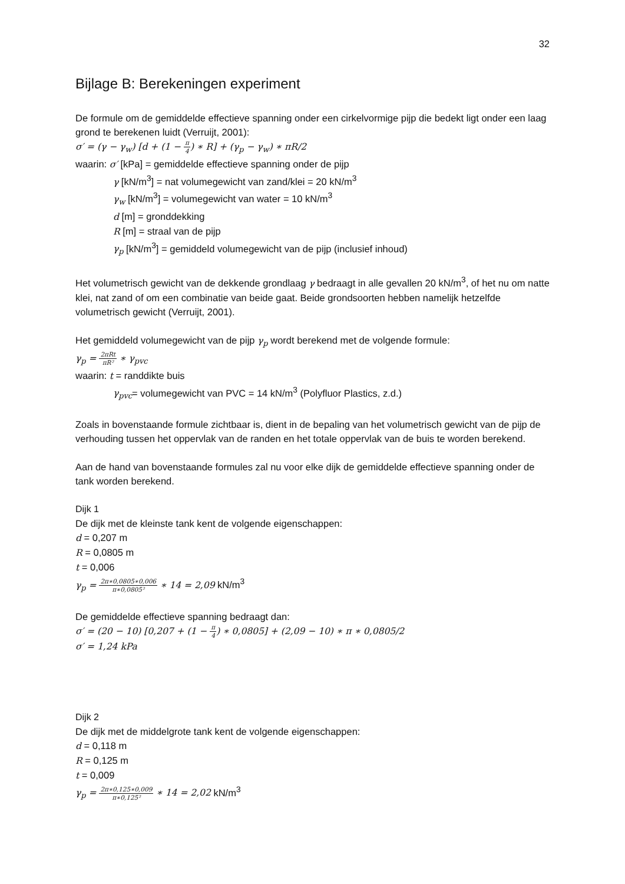32
Bijlage B: Berekeningen experiment
De formule om de gemiddelde effectieve spanning onder een cirkelvormige pijp die bedekt ligt onder een laag grond te berekenen luidt (Verruijt, 2001):
σ′ = (γ − γ<sub>w</sub>) [d + (1 − π 4) ∗ R] + (γ<sub>p</sub> − γ<sub>w</sub>) ∗ πR/2
waarin: σ′ [kPa] = gemiddelde effectieve spanning onder de pijp
γ [kN/m<sup>3</sup>] = nat volumegewicht van zand/klei = 20 kN/m<sup>3</sup>
γ<sub>w</sub> [kN/m<sup>3</sup>] = volumegewicht van water = 10 kN/m<sup>3</sup>
d [m] = gronddekking
R [m] = straal van de pijp
γ<sub>p</sub> [kN/m<sup>3</sup>] = gemiddeld volumegewicht van de pijp (inclusief inhoud)
Het volumetrisch gewicht van de dekkende grondlaag γ bedraagt in alle gevallen 20 kN/m<sup>3</sup>, of het nu om natte klei, nat zand of om een combinatie van beide gaat. Beide grondsoorten hebben namelijk hetzelfde volumetrisch gewicht (Verruijt, 2001).
Het gemiddeld volumegewicht van de pijp γ<sub>p</sub> wordt berekend met de volgende formule:
γ<sub>p</sub> = 2πRt πR² ∗ γ<sub>pvc</sub>
waarin: t = randdikte buis
γ<sub>pvc</sub>= volumegewicht van PVC = 14 kN/m<sup>3</sup> (Polyfluor Plastics, z.d.)
Zoals in bovenstaande formule zichtbaar is, dient in de bepaling van het volumetrisch gewicht van de pijp de verhouding tussen het oppervlak van de randen en het totale oppervlak van de buis te worden berekend.
Aan de hand van bovenstaande formules zal nu voor elke dijk de gemiddelde effectieve spanning onder de tank worden berekend.
Dijk 1
De dijk met de kleinste tank kent de volgende eigenschappen:
d = 0,207 m
R = 0,0805 m
t = 0,006
γ<sub>p</sub> = 2π∗0,0805∗0,006 π∗0,0805² ∗ 14 = 2,09 kN/m<sup>3</sup>
De gemiddelde effectieve spanning bedraagt dan:
σ′ = (20 − 10) [0,207 + (1 − π 4) ∗ 0,0805] + (2,09 − 10) ∗ π ∗ 0,0805/2
σ′ = 1,24 kPa
Dijk 2
De dijk met de middelgrote tank kent de volgende eigenschappen:
d = 0,118 m
R = 0,125 m
t = 0,009
γ<sub>p</sub> = 2π∗0,125∗0,009 π∗0,125² ∗ 14 = 2,02 kN/m<sup>3</sup>